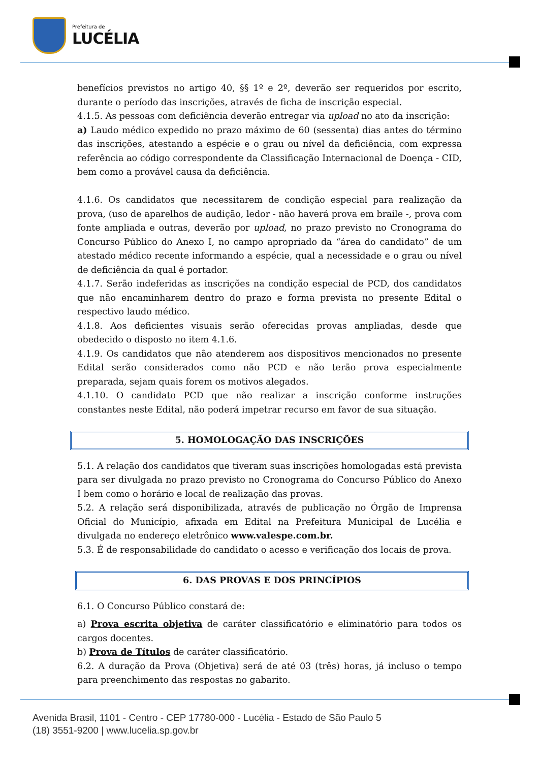Prefeitura de
LUCÉLIA
benefícios previstos no artigo 40, §§ 1º e 2º, deverão ser requeridos por escrito, durante o período das inscrições, através de ficha de inscrição especial.
4.1.5. As pessoas com deficiência deverão entregar via upload no ato da inscrição:
a) Laudo médico expedido no prazo máximo de 60 (sessenta) dias antes do término das inscrições, atestando a espécie e o grau ou nível da deficiência, com expressa referência ao código correspondente da Classificação Internacional de Doença - CID, bem como a provável causa da deficiência.
4.1.6. Os candidatos que necessitarem de condição especial para realização da prova, (uso de aparelhos de audição, ledor - não haverá prova em braile -, prova com fonte ampliada e outras, deverão por upload, no prazo previsto no Cronograma do Concurso Público do Anexo I, no campo apropriado da “área do candidato” de um atestado médico recente informando a espécie, qual a necessidade e o grau ou nível de deficiência da qual é portador.
4.1.7. Serão indeferidas as inscrições na condição especial de PCD, dos candidatos que não encaminharem dentro do prazo e forma prevista no presente Edital o respectivo laudo médico.
4.1.8. Aos deficientes visuais serão oferecidas provas ampliadas, desde que obedecido o disposto no item 4.1.6.
4.1.9. Os candidatos que não atenderem aos dispositivos mencionados no presente Edital serão considerados como não PCD e não terão prova especialmente preparada, sejam quais forem os motivos alegados.
4.1.10. O candidato PCD que não realizar a inscrição conforme instruções constantes neste Edital, não poderá impetrar recurso em favor de sua situação.
5. HOMOLOGAÇÃO DAS INSCRIÇÕES
5.1. A relação dos candidatos que tiveram suas inscrições homologadas está prevista para ser divulgada no prazo previsto no Cronograma do Concurso Público do Anexo I bem como o horário e local de realização das provas.
5.2. A relação será disponibilizada, através de publicação no Órgão de Imprensa Oficial do Município, afixada em Edital na Prefeitura Municipal de Lucélia e divulgada no endereço eletrônico www.valespe.com.br.
5.3. É de responsabilidade do candidato o acesso e verificação dos locais de prova.
6. DAS PROVAS E DOS PRINCÍPIOS
6.1. O Concurso Público constará de:
a) Prova escrita objetiva de caráter classificatório e eliminatório para todos os cargos docentes.
b) Prova de Títulos de caráter classificatório.
6.2. A duração da Prova (Objetiva) será de até 03 (três) horas, já incluso o tempo para preenchimento das respostas no gabarito.
Avenida Brasil, 1101 - Centro - CEP 17780-000 - Lucélia - Estado de São Paulo 5
(18) 3551-9200 | www.lucelia.sp.gov.br